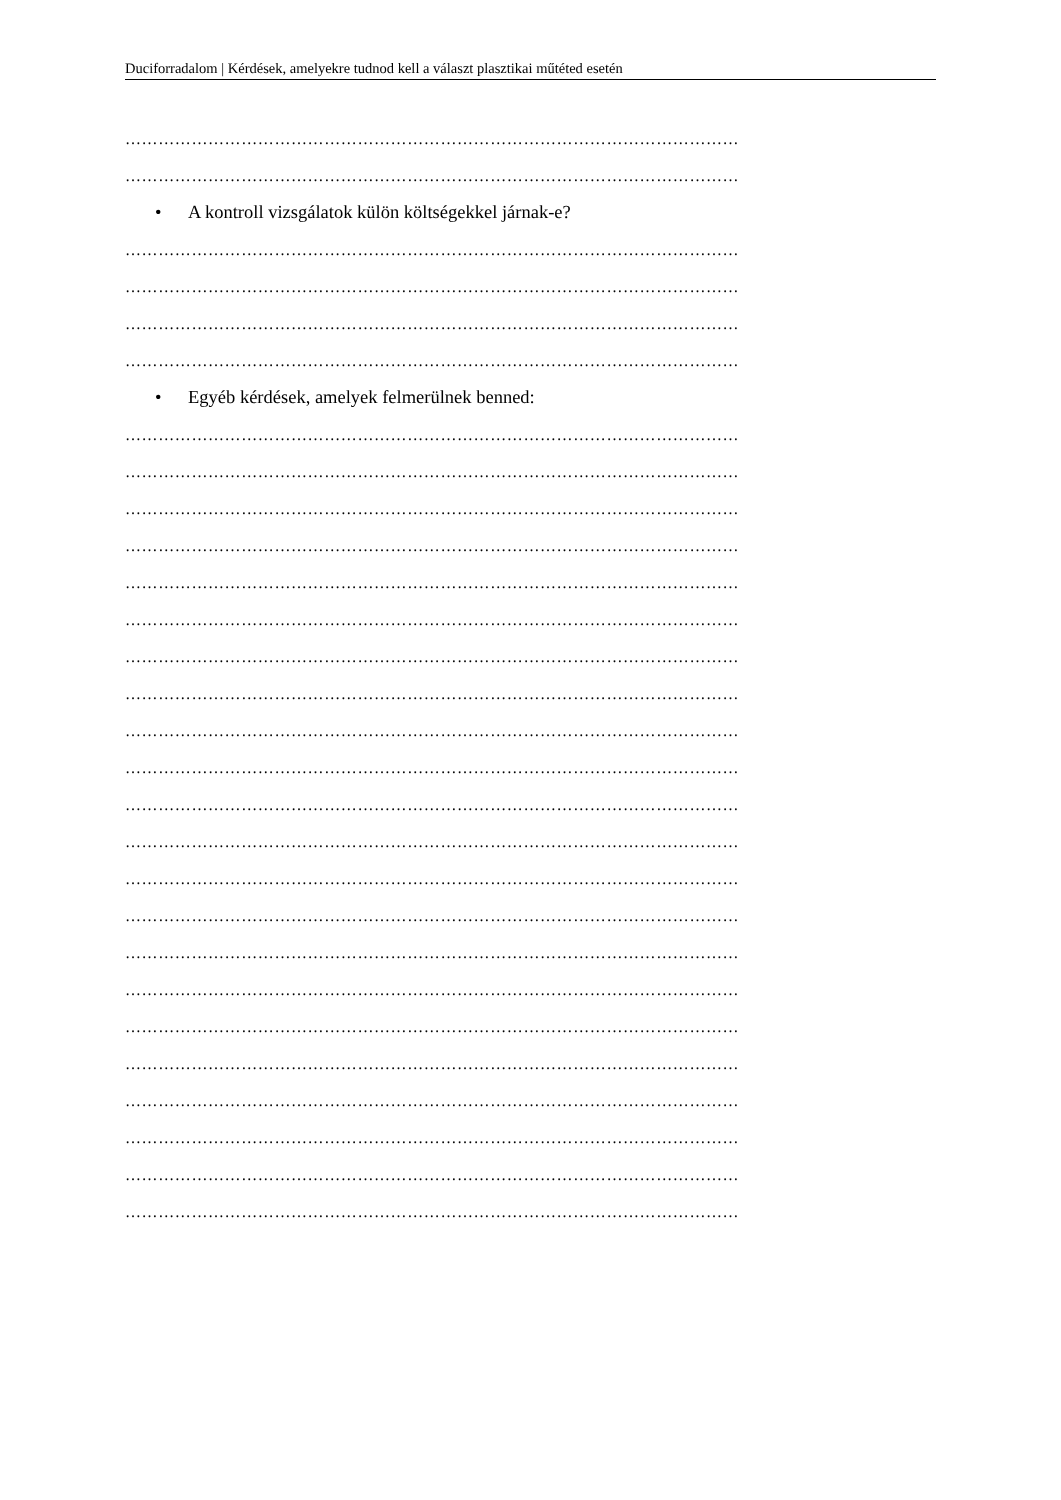Duciforradalom | Kérdések, amelyekre tudnod kell a választ plasztikai műtéted esetén
…………………………………………………………………………………………………
…………………………………………………………………………………………………
• A kontroll vizsgálatok külön költségekkel járnak-e?
…………………………………………………………………………………………………
…………………………………………………………………………………………………
…………………………………………………………………………………………………
…………………………………………………………………………………………………
• Egyéb kérdések, amelyek felmerülnek benned:
…………………………………………………………………………………………………
…………………………………………………………………………………………………
…………………………………………………………………………………………………
…………………………………………………………………………………………………
…………………………………………………………………………………………………
…………………………………………………………………………………………………
…………………………………………………………………………………………………
…………………………………………………………………………………………………
…………………………………………………………………………………………………
…………………………………………………………………………………………………
…………………………………………………………………………………………………
…………………………………………………………………………………………………
…………………………………………………………………………………………………
…………………………………………………………………………………………………
…………………………………………………………………………………………………
…………………………………………………………………………………………………
…………………………………………………………………………………………………
…………………………………………………………………………………………………
…………………………………………………………………………………………………
…………………………………………………………………………………………………
…………………………………………………………………………………………………
…………………………………………………………………………………………………